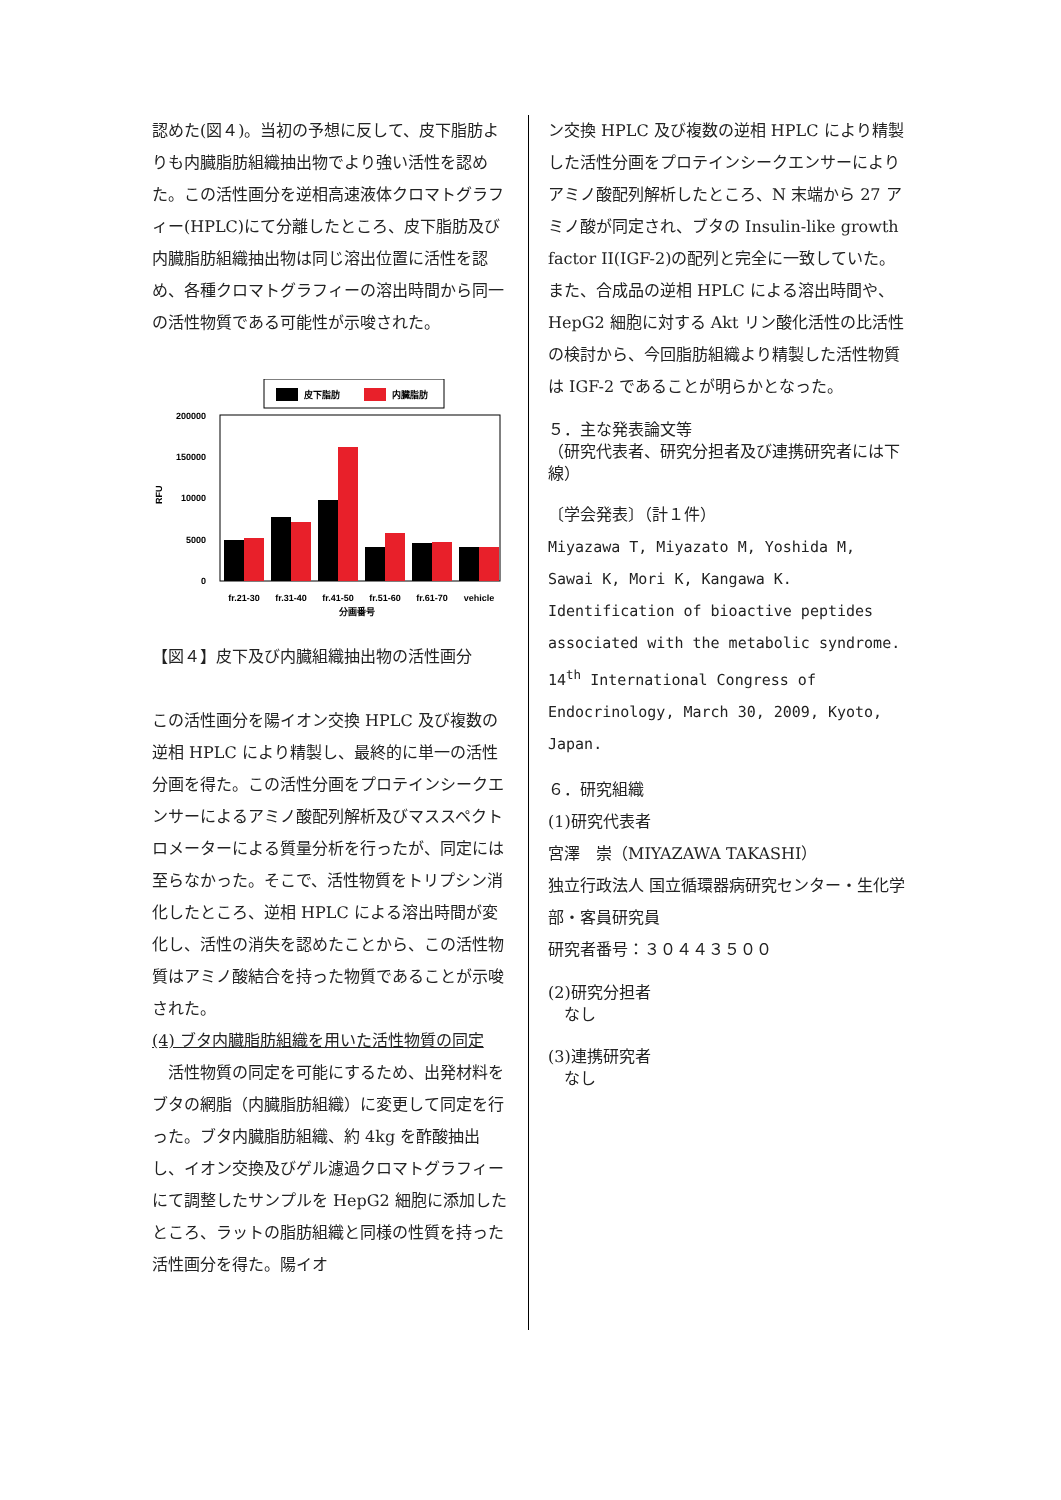認めた(図４)。当初の予想に反して、皮下脂肪よりも内臓脂肪組織抽出物でより強い活性を認めた。この活性画分を逆相高速液体クロマトグラフィー(HPLC)にて分離したところ、皮下脂肪及び内臓脂肪組織抽出物は同じ溶出位置に活性を認め、各種クロマトグラフィーの溶出時間から同一の活性物質である可能性が示唆された。
皮下脂肪
内臓脂肪
200000
150000
10000
5000
0
RFU
fr.21-30
fr.31-40
fr.41-50
fr.51-60
fr.61-70
vehicle
分画番号
【図４】皮下及び内臓組織抽出物の活性画分
この活性画分を陽イオン交換 HPLC 及び複数の逆相 HPLC により精製し、最終的に単一の活性分画を得た。この活性分画をプロテインシークエンサーによるアミノ酸配列解析及びマススペクトロメーターによる質量分析を行ったが、同定には至らなかった。そこで、活性物質をトリプシン消化したところ、逆相 HPLC による溶出時間が変化し、活性の消失を認めたことから、この活性物質はアミノ酸結合を持った物質であることが示唆された。
(4) ブタ内臓脂肪組織を用いた活性物質の同定
　活性物質の同定を可能にするため、出発材料をブタの網脂（内臓脂肪組織）に変更して同定を行った。ブタ内臓脂肪組織、約 4kg を酢酸抽出し、イオン交換及びゲル濾過クロマトグラフィーにて調整したサンプルを HepG2 細胞に添加したところ、ラットの脂肪組織と同様の性質を持った活性画分を得た。陽イオ
ン交換 HPLC 及び複数の逆相 HPLC により精製した活性分画をプロテインシークエンサーによりアミノ酸配列解析したところ、N 末端から 27 アミノ酸が同定され、ブタの Insulin-like growth factor II(IGF-2)の配列と完全に一致していた。また、合成品の逆相 HPLC による溶出時間や、HepG2 細胞に対する Akt リン酸化活性の比活性の検討から、今回脂肪組織より精製した活性物質は IGF-2 であることが明らかとなった。
５．主な発表論文等
（研究代表者、研究分担者及び連携研究者には下線）
〔学会発表〕（計１件）
Miyazawa T, Miyazato M, Yoshida M, Sawai K, Mori K, Kangawa K. Identification of bioactive peptides associated with the metabolic syndrome. 14<sup>th</sup> International Congress of Endocrinology, March 30, 2009, Kyoto, Japan.
６．研究組織
(1)研究代表者
宮澤　崇（MIYAZAWA TAKASHI）
独立行政法人 国立循環器病研究センター・生化学部・客員研究員
研究者番号：３０４４３５００
(2)研究分担者
　なし
(3)連携研究者
　なし